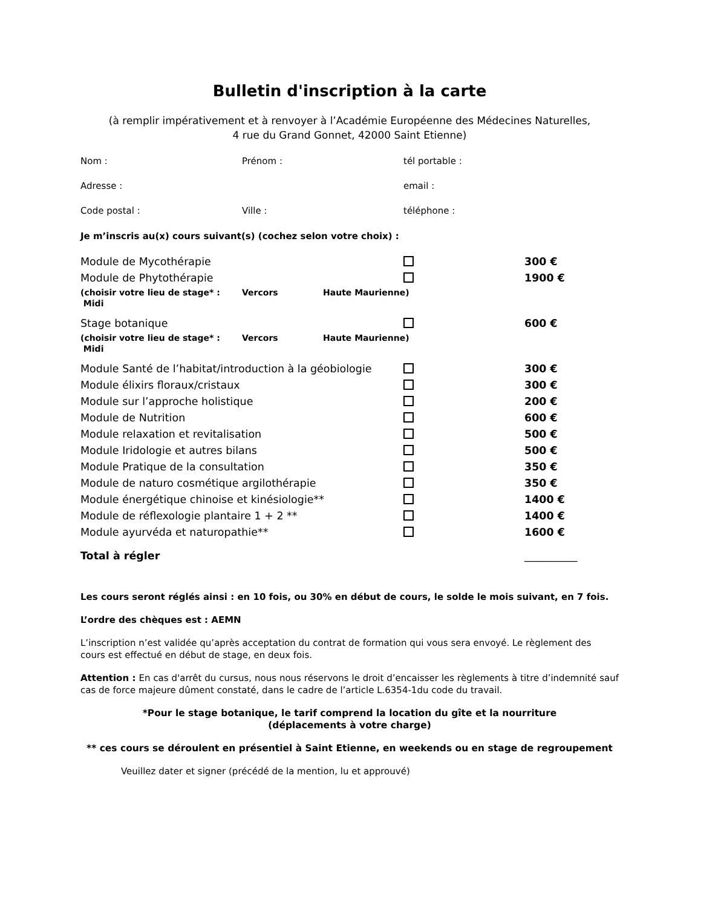Bulletin d'inscription à la carte
(à remplir impérativement et à renvoyer à l’Académie Européenne des Médecines Naturelles,
4 rue du Grand Gonnet, 42000 Saint Etienne)
| Nom : | Prénom : | tél portable : |
| Adresse : | | email : |
| Code postal : | Ville : | téléphone : |
Je m’inscris au(x) cours suivant(s) (cochez selon votre choix) :
| Module de Mycothérapie | | 300 € |
| Module de Phytothérapie | | 1900 € |
| (choisir votre lieu de stage* : Midi | Vercors | Haute Maurienne) |
| Stage botanique | | 600 € |
| (choisir votre lieu de stage* : Midi | Vercors | Haute Maurienne) |
| Module Santé de l’habitat/introduction à la géobiologie | | 300 € |
| Module élixirs floraux/cristaux | | 300 € |
| Module sur l’approche holistique | | 200 € |
| Module de Nutrition | | 600 € |
| Module relaxation et revitalisation | | 500 € |
| Module Iridologie et autres bilans | | 500 € |
| Module Pratique de la consultation | | 350 € |
| Module de naturo cosmétique argilothérapie | | 350 € |
| Module énergétique chinoise et kinésiologie** | | 1400 € |
| Module de réflexologie plantaire 1 + 2 ** | | 1400 € |
| Module ayurvéda et naturopathie** | | 1600 € |
| Total à régler | | __________ |
Les cours seront réglés ainsi : en 10 fois, ou 30% en début de cours, le solde le mois suivant, en 7 fois.
L’ordre des chèques est : AEMN
L’inscription n’est validée qu’après acceptation du contrat de formation qui vous sera envoyé. Le règlement des cours est effectué en début de stage, en deux fois.
Attention : En cas d'arrêt du cursus, nous nous réservons le droit d’encaisser les règlements à titre d’indemnité sauf cas de force majeure dûment constaté, dans le cadre de l’article L.6354-1du code du travail.
*Pour le stage botanique, le tarif comprend la location du gîte et la nourriture
(déplacements à votre charge)
** ces cours se déroulent en présentiel à Saint Etienne, en weekends ou en stage de regroupement
Veuillez dater et signer (précédé de la mention, lu et approuvé)